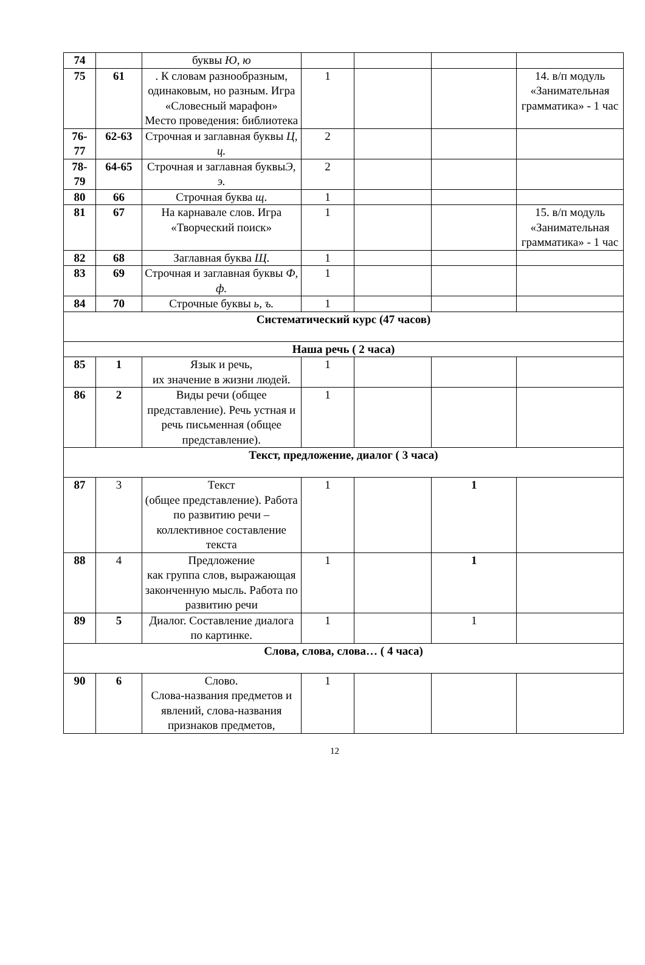| 74 | | буквы Ю, ю | | | | |
| 75 | 61 | . К словам разнообразным, одинаковым, но разным. Игра «Словесный марафон» Место проведения: библиотека | 1 | | | 14. в/п модуль «Занимательная грамматика» - 1 час |
| 76-77 | 62-63 | Строчная и заглавная буквы Ц, ц. | 2 | | | |
| 78-79 | 64-65 | Строчная и заглавная буквы Э, э. | 2 | | | |
| 80 | 66 | Строчная буква щ . | 1 | | | |
| 81 | 67 | На карнавале слов. Игра «Творческий поиск» | 1 | | | 15. в/п модуль «Занимательная грамматика» - 1 час |
| 82 | 68 | Заглавная буква Щ . | 1 | | | |
| 83 | 69 | Строчная и заглавная буквы Ф, ф. | 1 | | | |
| 84 | 70 | Строчные буквы ь, ъ. | 1 | | | |
| Систематический курс (47 часов) | | | | | | |
| Наша речь ( 2 часа) | | | | | | |
| 85 | 1 | Язык и речь, их значение в жизни людей. | 1 | | | |
| 86 | 2 | Виды речи (общее представление). Речь устная и речь письменная (общее представление). | 1 | | | |
| Текст, предложение, диалог ( 3 часа) | | | | | | |
| 87 | 3 | Текст (общее представление). Работа по развитию речи – коллективное составление текста | 1 | | 1 | |
| 88 | 4 | Предложение как группа слов, выражающая законченную мысль. Работа по развитию речи | 1 | | 1 | |
| 89 | 5 | Диалог. Составление диалога по картинке. | 1 | | 1 | |
| Слова, слова, слова… ( 4 часа) | | | | | | |
| 90 | 6 | Слово. Слова-названия предметов и явлений, слова-названия признаков предметов, | 1 | | | |
12